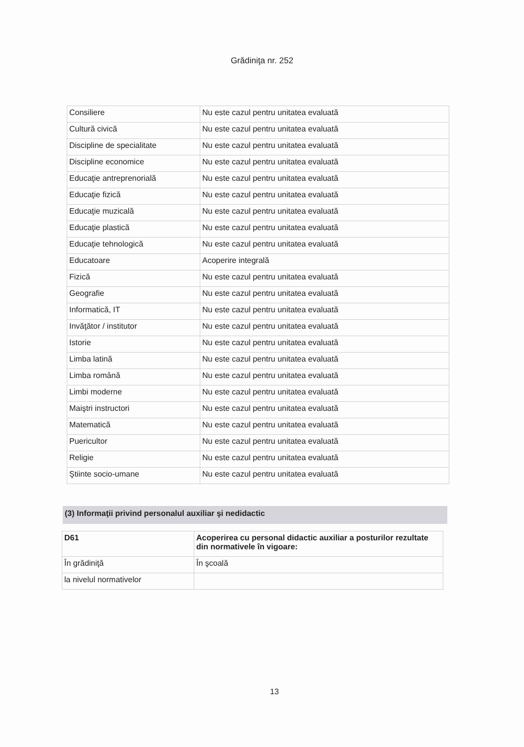Grădiniţa nr. 252
| Consiliere | Nu este cazul pentru unitatea evaluată |
| Cultură civică | Nu este cazul pentru unitatea evaluată |
| Discipline de specialitate | Nu este cazul pentru unitatea evaluată |
| Discipline economice | Nu este cazul pentru unitatea evaluată |
| Educaţie antreprenorială | Nu este cazul pentru unitatea evaluată |
| Educaţie fizică | Nu este cazul pentru unitatea evaluată |
| Educaţie muzicală | Nu este cazul pentru unitatea evaluată |
| Educaţie plastică | Nu este cazul pentru unitatea evaluată |
| Educaţie tehnologică | Nu este cazul pentru unitatea evaluată |
| Educatoare | Acoperire integrală |
| Fizică | Nu este cazul pentru unitatea evaluată |
| Geografie | Nu este cazul pentru unitatea evaluată |
| Informatică, IT | Nu este cazul pentru unitatea evaluată |
| Invăţător / institutor | Nu este cazul pentru unitatea evaluată |
| Istorie | Nu este cazul pentru unitatea evaluată |
| Limba latină | Nu este cazul pentru unitatea evaluată |
| Limba română | Nu este cazul pentru unitatea evaluată |
| Limbi moderne | Nu este cazul pentru unitatea evaluată |
| Maiştri instructori | Nu este cazul pentru unitatea evaluată |
| Matematică | Nu este cazul pentru unitatea evaluată |
| Puericultor | Nu este cazul pentru unitatea evaluată |
| Religie | Nu este cazul pentru unitatea evaluată |
| Ştiinte socio-umane | Nu este cazul pentru unitatea evaluată |
(3) Informaţii privind personalul auxiliar şi nedidactic
| D61 | Acoperirea cu personal didactic auxiliar a posturilor rezultate din normativele în vigoare: |
| În grădiniţă | În şcoală |
| la nivelul normativelor | |
13